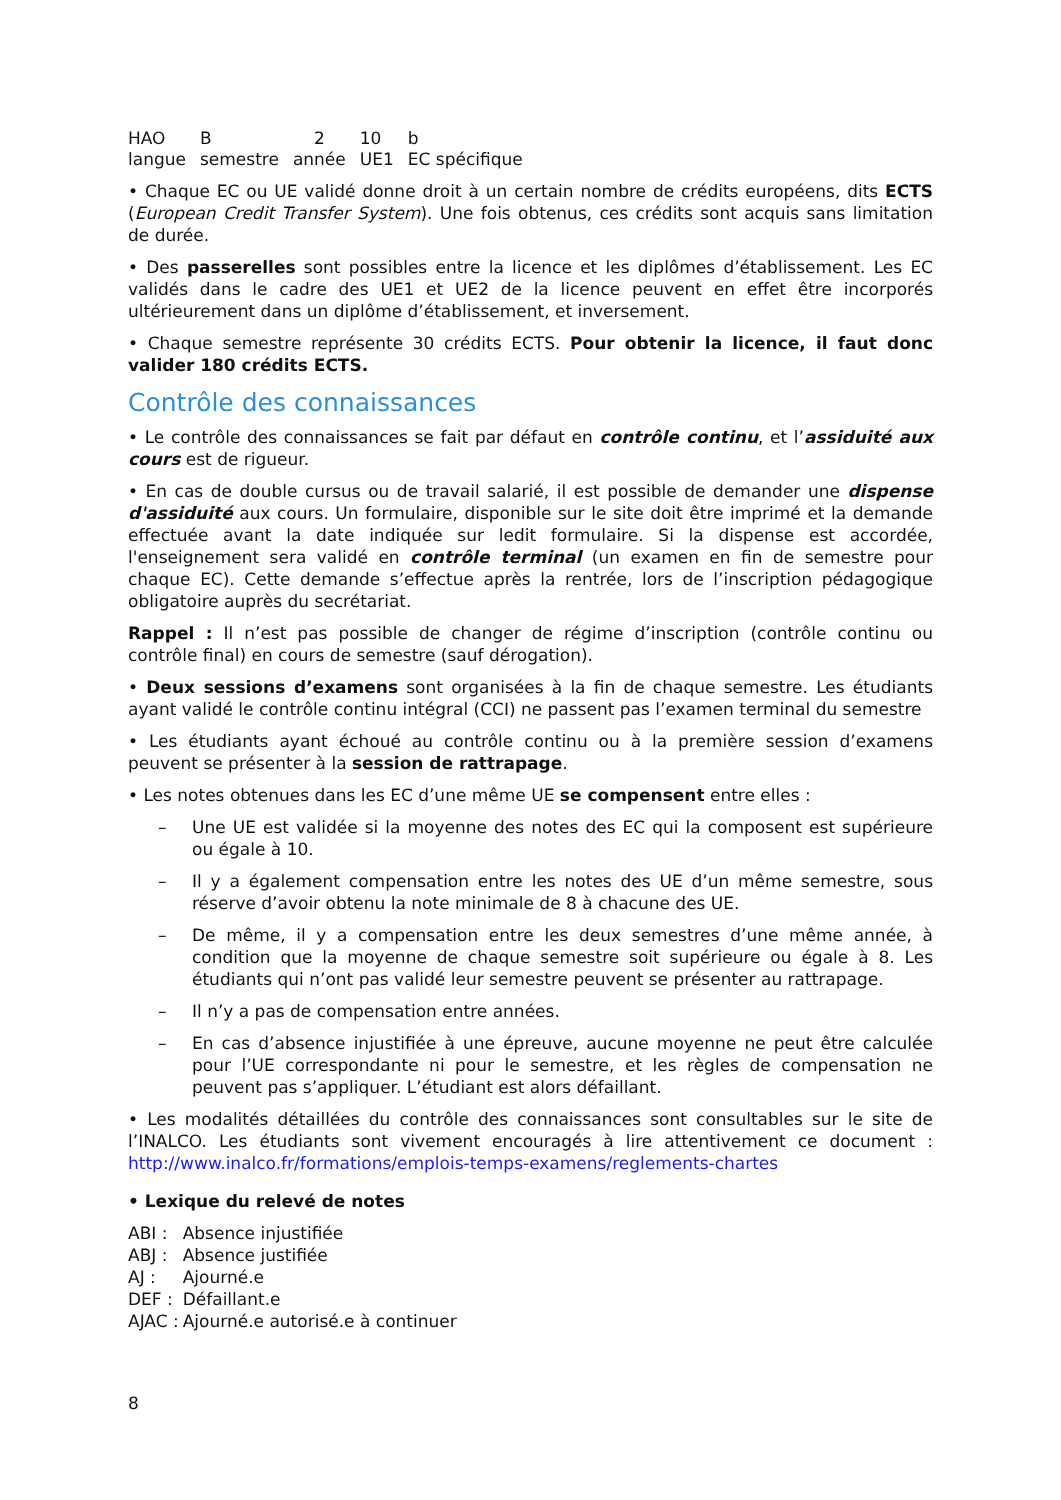| HAO | B | 2 | 10 | b |
| langue | semestre | année | UE1 | EC spécifique |
• Chaque EC ou UE validé donne droit à un certain nombre de crédits européens, dits ECTS (European Credit Transfer System). Une fois obtenus, ces crédits sont acquis sans limitation de durée.
• Des passerelles sont possibles entre la licence et les diplômes d’établissement. Les EC validés dans le cadre des UE1 et UE2 de la licence peuvent en effet être incorporés ultérieurement dans un diplôme d’établissement, et inversement.
• Chaque semestre représente 30 crédits ECTS. Pour obtenir la licence, il faut donc valider 180 crédits ECTS.
Contrôle des connaissances
• Le contrôle des connaissances se fait par défaut en contrôle continu, et l’assiduité aux cours est de rigueur.
• En cas de double cursus ou de travail salarié, il est possible de demander une dispense d'assiduité aux cours. Un formulaire, disponible sur le site doit être imprimé et la demande effectuée avant la date indiquée sur ledit formulaire. Si la dispense est accordée, l'enseignement sera validé en contrôle terminal (un examen en fin de semestre pour chaque EC). Cette demande s’effectue après la rentrée, lors de l’inscription pédagogique obligatoire auprès du secrétariat.
Rappel : Il n’est pas possible de changer de régime d’inscription (contrôle continu ou contrôle final) en cours de semestre (sauf dérogation).
• Deux sessions d’examens sont organisées à la fin de chaque semestre. Les étudiants ayant validé le contrôle continu intégral (CCI) ne passent pas l’examen terminal du semestre
• Les étudiants ayant échoué au contrôle continu ou à la première session d’examens peuvent se présenter à la session de rattrapage.
• Les notes obtenues dans les EC d’une même UE se compensent entre elles :
– Une UE est validée si la moyenne des notes des EC qui la composent est supérieure ou égale à 10.
– Il y a également compensation entre les notes des UE d’un même semestre, sous réserve d’avoir obtenu la note minimale de 8 à chacune des UE.
– De même, il y a compensation entre les deux semestres d’une même année, à condition que la moyenne de chaque semestre soit supérieure ou égale à 8. Les étudiants qui n’ont pas validé leur semestre peuvent se présenter au rattrapage.
– Il n’y a pas de compensation entre années.
– En cas d’absence injustifiée à une épreuve, aucune moyenne ne peut être calculée pour l’UE correspondante ni pour le semestre, et les règles de compensation ne peuvent pas s’appliquer. L’étudiant est alors défaillant.
• Les modalités détaillées du contrôle des connaissances sont consultables sur le site de l’INALCO. Les étudiants sont vivement encouragés à lire attentivement ce document : http://www.inalco.fr/formations/emplois-temps-examens/reglements-chartes
• Lexique du relevé de notes
| ABI : | Absence injustifiée |
| ABJ : | Absence justifiée |
| AJ : | Ajourné.e |
| DEF : | Défaillant.e |
| AJAC : | Ajourné.e autorisé.e à continuer |
8